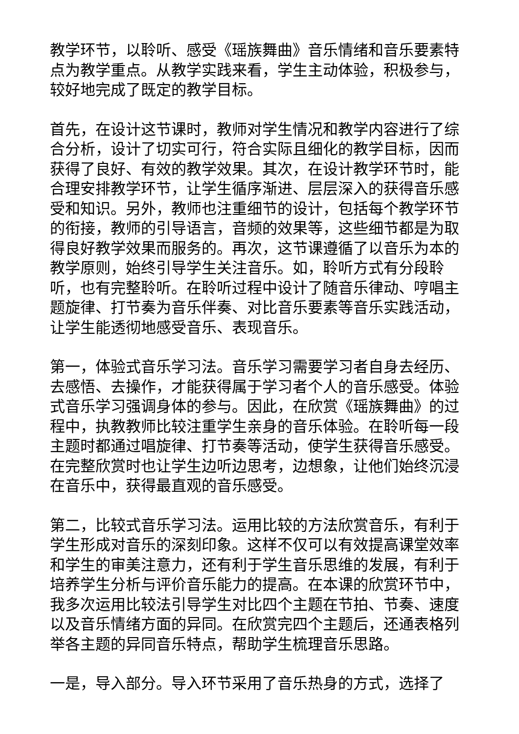教学环节，以聆听、感受《瑶族舞曲》音乐情绪和音乐要素特点为教学重点。从教学实践来看，学生主动体验，积极参与，较好地完成了既定的教学目标。
首先，在设计这节课时，教师对学生情况和教学内容进行了综合分析，设计了切实可行，符合实际且细化的教学目标，因而获得了良好、有效的教学效果。其次，在设计教学环节时，能合理安排教学环节，让学生循序渐进、层层深入的获得音乐感受和知识。另外，教师也注重细节的设计，包括每个教学环节的衔接，教师的引导语言，音频的效果等，这些细节都是为取得良好教学效果而服务的。再次，这节课遵循了以音乐为本的教学原则，始终引导学生关注音乐。如，聆听方式有分段聆听，也有完整聆听。在聆听过程中设计了随音乐律动、哼唱主题旋律、打节奏为音乐伴奏、对比音乐要素等音乐实践活动，让学生能透彻地感受音乐、表现音乐。
第一，体验式音乐学习法。音乐学习需要学习者自身去经历、去感悟、去操作，才能获得属于学习者个人的音乐感受。体验式音乐学习强调身体的参与。因此，在欣赏《瑶族舞曲》的过程中，执教教师比较注重学生亲身的音乐体验。在聆听每一段主题时都通过唱旋律、打节奏等活动，使学生获得音乐感受。在完整欣赏时也让学生边听边思考，边想象，让他们始终沉浸在音乐中，获得最直观的音乐感受。
第二，比较式音乐学习法。运用比较的方法欣赏音乐，有利于学生形成对音乐的深刻印象。这样不仅可以有效提高课堂效率和学生的审美注意力，还有利于学生音乐思维的发展，有利于培养学生分析与评价音乐能力的提高。在本课的欣赏环节中，我多次运用比较法引导学生对比四个主题在节拍、节奏、速度以及音乐情绪方面的异同。在欣赏完四个主题后，还通表格列举各主题的异同音乐特点，帮助学生梳理音乐思路。
一是，导入部分。导入环节采用了音乐热身的方式，选择了